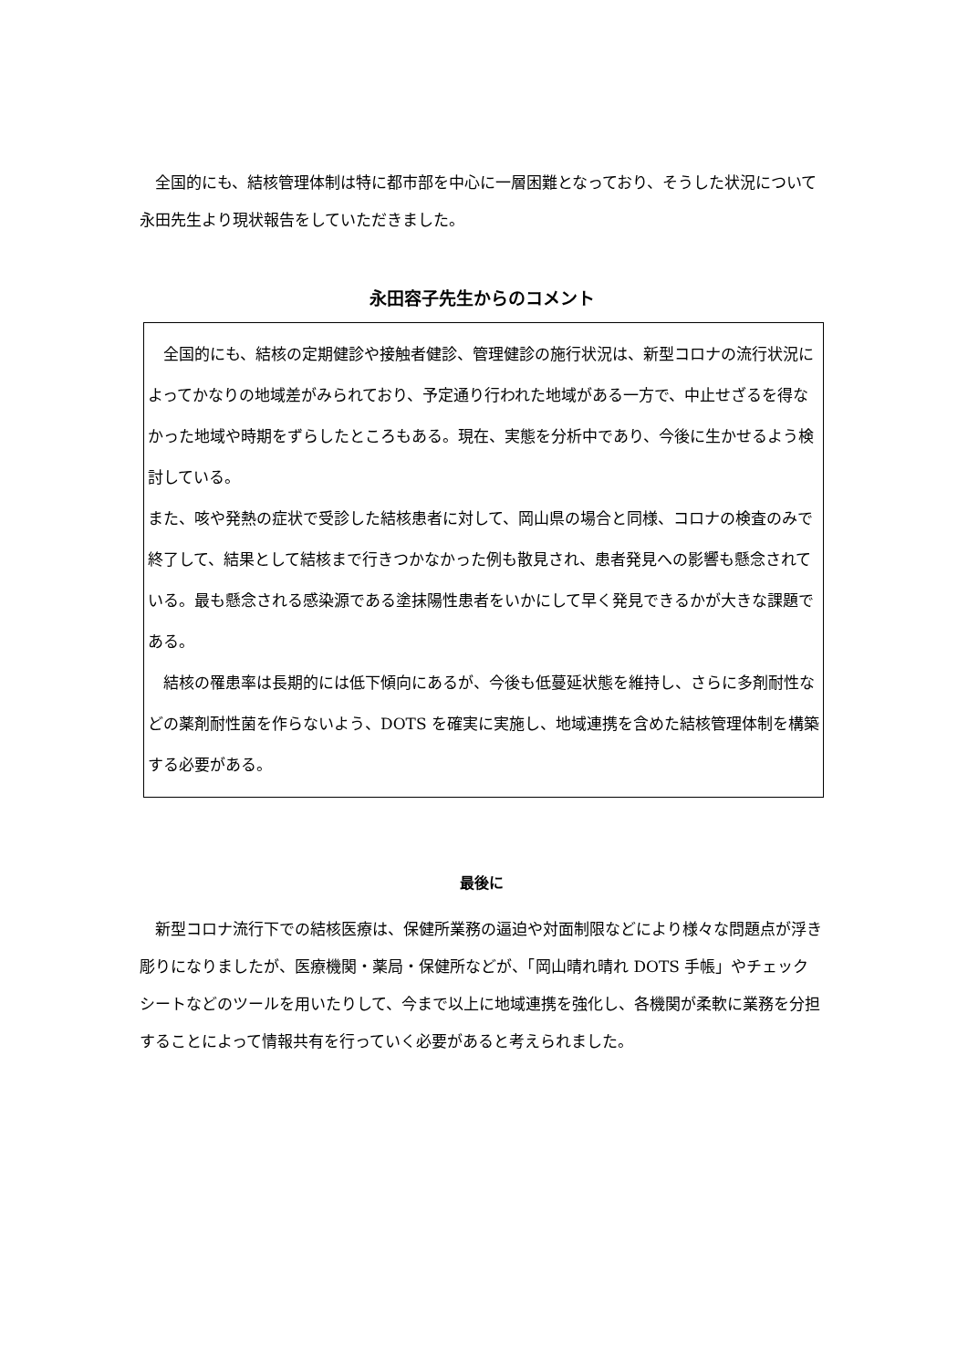全国的にも、結核管理体制は特に都市部を中心に一層困難となっており、そうした状況について永田先生より現状報告をしていただきました。
永田容子先生からのコメント
　全国的にも、結核の定期健診や接触者健診、管理健診の施行状況は、新型コロナの流行状況によってかなりの地域差がみられており、予定通り行われた地域がある一方で、中止せざるを得なかった地域や時期をずらしたところもある。現在、実態を分析中であり、今後に生かせるよう検討している。
また、咳や発熱の症状で受診した結核患者に対して、岡山県の場合と同様、コロナの検査のみで終了して、結果として結核まで行きつかなかった例も散見され、患者発見への影響も懸念されている。最も懸念される感染源である塗抹陽性患者をいかにして早く発見できるかが大きな課題である。
　結核の罹患率は長期的には低下傾向にあるが、今後も低蔓延状態を維持し、さらに多剤耐性などの薬剤耐性菌を作らないよう、DOTS を確実に実施し、地域連携を含めた結核管理体制を構築する必要がある。
最後に
　新型コロナ流行下での結核医療は、保健所業務の逼迫や対面制限などにより様々な問題点が浮き彫りになりましたが、医療機関・薬局・保健所などが、「岡山晴れ晴れ DOTS 手帳」やチェックシートなどのツールを用いたりして、今まで以上に地域連携を強化し、各機関が柔軟に業務を分担することによって情報共有を行っていく必要があると考えられました。